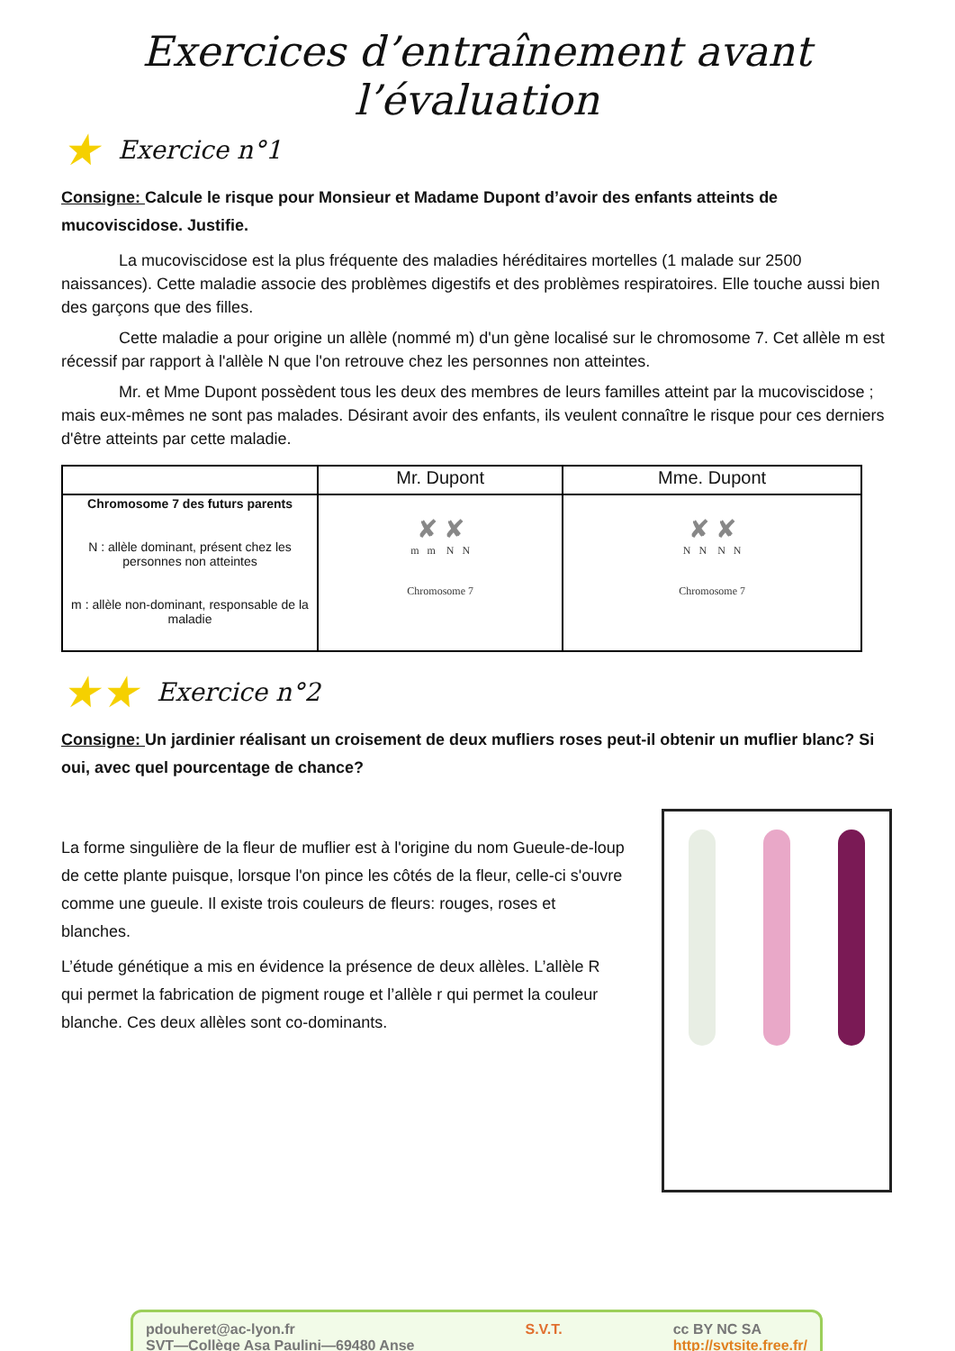Exercices d’entraînement avant l’évaluation
★ Exercice n°1
Consigne: Calcule le risque pour Monsieur et Madame Dupont d’avoir des enfants atteints de mucoviscidose. Justifie.
La mucoviscidose est la plus fréquente des maladies héréditaires mortelles (1 malade sur 2500 naissances). Cette maladie associe des problèmes digestifs et des problèmes respiratoires. Elle touche aussi bien des garçons que des filles.
Cette maladie a pour origine un allèle (nommé m) d'un gène localisé sur le chromosome 7. Cet allèle m est récessif par rapport à l'allèle N que l'on retrouve chez les personnes non atteintes.
Mr. et Mme Dupont possèdent tous les deux des membres de leurs familles atteint par la mucoviscidose ; mais eux-mêmes ne sont pas malades. Désirant avoir des enfants, ils veulent connaître le risque pour ces derniers d'être atteints par cette maladie.
| | Mr. Dupont | Mme. Dupont |
| --- | --- | --- |
| Chromosome 7 des futurs parents N : allèle dominant, présent chez les personnes non atteintes m : allèle non-dominant, responsable de la maladie | ✘ ✘ m m N N Chromosome 7 | ✘ ✘ N N N N Chromosome 7 |
★★ Exercice n°2
Consigne: Un jardinier réalisant un croisement de deux mufliers roses peut-il obtenir un muflier blanc? Si oui, avec quel pourcentage de chance?
La forme singulière de la fleur de muflier est à l'origine du nom Gueule-de-loup de cette plante puisque, lorsque l'on pince les côtés de la fleur, celle-ci s'ouvre comme une gueule. Il existe trois couleurs de fleurs: rouges, roses et blanches.
L’étude génétique a mis en évidence la présence de deux allèles. L’allèle R qui permet la fabrication de pigment rouge et l’allèle r qui permet la couleur blanche. Ces deux allèles sont co-dominants.
pdouheret@ac-lyon.fr
SVT—Collège Asa Paulini—69480 Anse
S.V.T. cc BY NC SA
http://svtsite.free.fr/